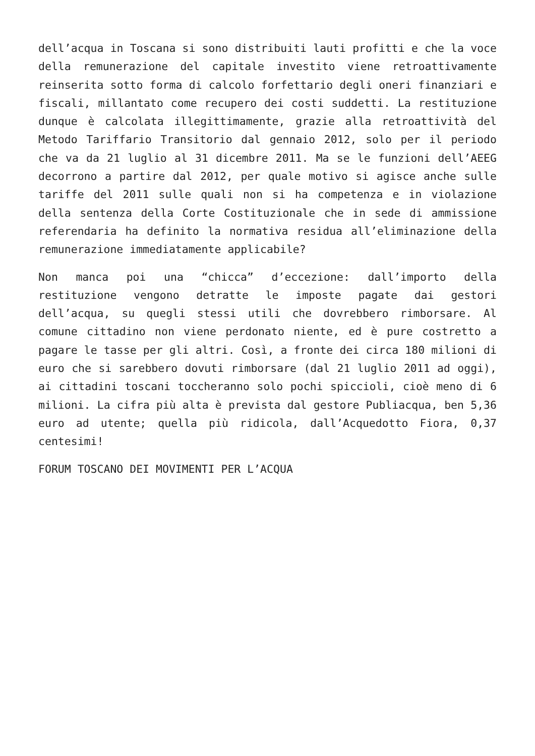dell’acqua in Toscana si sono distribuiti lauti profitti e che la voce della remunerazione del capitale investito viene retroattivamente reinserita sotto forma di calcolo forfettario degli oneri finanziari e fiscali, millantato come recupero dei costi suddetti. La restituzione dunque è calcolata illegittimamente, grazie alla retroattività del Metodo Tariffario Transitorio dal gennaio 2012, solo per il periodo che va da 21 luglio al 31 dicembre 2011. Ma se le funzioni dell’AEEG decorrono a partire dal 2012, per quale motivo si agisce anche sulle tariffe del 2011 sulle quali non si ha competenza e in violazione della sentenza della Corte Costituzionale che in sede di ammissione referendaria ha definito la normativa residua all’eliminazione della remunerazione immediatamente applicabile?
Non manca poi una “chicca” d’eccezione: dall’importo della restituzione vengono detratte le imposte pagate dai gestori dell’acqua, su quegli stessi utili che dovrebbero rimborsare. Al comune cittadino non viene perdonato niente, ed è pure costretto a pagare le tasse per gli altri. Così, a fronte dei circa 180 milioni di euro che si sarebbero dovuti rimborsare (dal 21 luglio 2011 ad oggi), ai cittadini toscani toccheranno solo pochi spiccioli, cioè meno di 6 milioni. La cifra più alta è prevista dal gestore Publiacqua, ben 5,36 euro ad utente; quella più ridicola, dall’Acquedotto Fiora, 0,37 centesimi!
FORUM TOSCANO DEI MOVIMENTI PER L’ACQUA